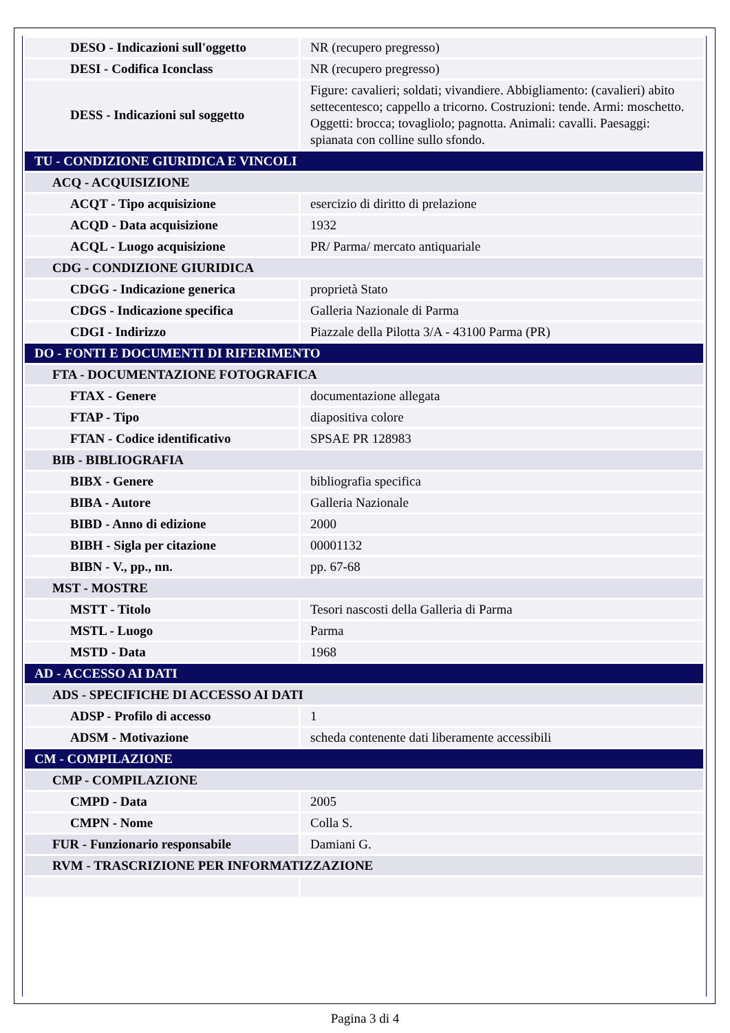| DESO - Indicazioni sull'oggetto | NR (recupero pregresso) |
| DESI - Codifica Iconclass | NR (recupero pregresso) |
| DESS - Indicazioni sul soggetto | Figure: cavalieri; soldati; vivandiere. Abbigliamento: (cavalieri) abito settecentesco; cappello a tricorno. Costruzioni: tende. Armi: moschetto. Oggetti: brocca; tovagliolo; pagnotta. Animali: cavalli. Paesaggi: spianata con colline sullo sfondo. |
| TU - CONDIZIONE GIURIDICA E VINCOLI | |
| ACQ - ACQUISIZIONE | |
| ACQT - Tipo acquisizione | esercizio di diritto di prelazione |
| ACQD - Data acquisizione | 1932 |
| ACQL - Luogo acquisizione | PR/ Parma/ mercato antiquariale |
| CDG - CONDIZIONE GIURIDICA | |
| CDGG - Indicazione generica | proprietà Stato |
| CDGS - Indicazione specifica | Galleria Nazionale di Parma |
| CDGI - Indirizzo | Piazzale della Pilotta 3/A - 43100 Parma (PR) |
| DO - FONTI E DOCUMENTI DI RIFERIMENTO | |
| FTA - DOCUMENTAZIONE FOTOGRAFICA | |
| FTAX - Genere | documentazione allegata |
| FTAP - Tipo | diapositiva colore |
| FTAN - Codice identificativo | SPSAE PR 128983 |
| BIB - BIBLIOGRAFIA | |
| BIBX - Genere | bibliografia specifica |
| BIBA - Autore | Galleria Nazionale |
| BIBD - Anno di edizione | 2000 |
| BIBH - Sigla per citazione | 00001132 |
| BIBN - V., pp., nn. | pp. 67-68 |
| MST - MOSTRE | |
| MSTT - Titolo | Tesori nascosti della Galleria di Parma |
| MSTL - Luogo | Parma |
| MSTD - Data | 1968 |
| AD - ACCESSO AI DATI | |
| ADS - SPECIFICHE DI ACCESSO AI DATI | |
| ADSP - Profilo di accesso | 1 |
| ADSM - Motivazione | scheda contenente dati liberamente accessibili |
| CM - COMPILAZIONE | |
| CMP - COMPILAZIONE | |
| CMPD - Data | 2005 |
| CMPN - Nome | Colla S. |
| FUR - Funzionario responsabile | Damiani G. |
| RVM - TRASCRIZIONE PER INFORMATIZZAZIONE | |
Pagina 3 di 4